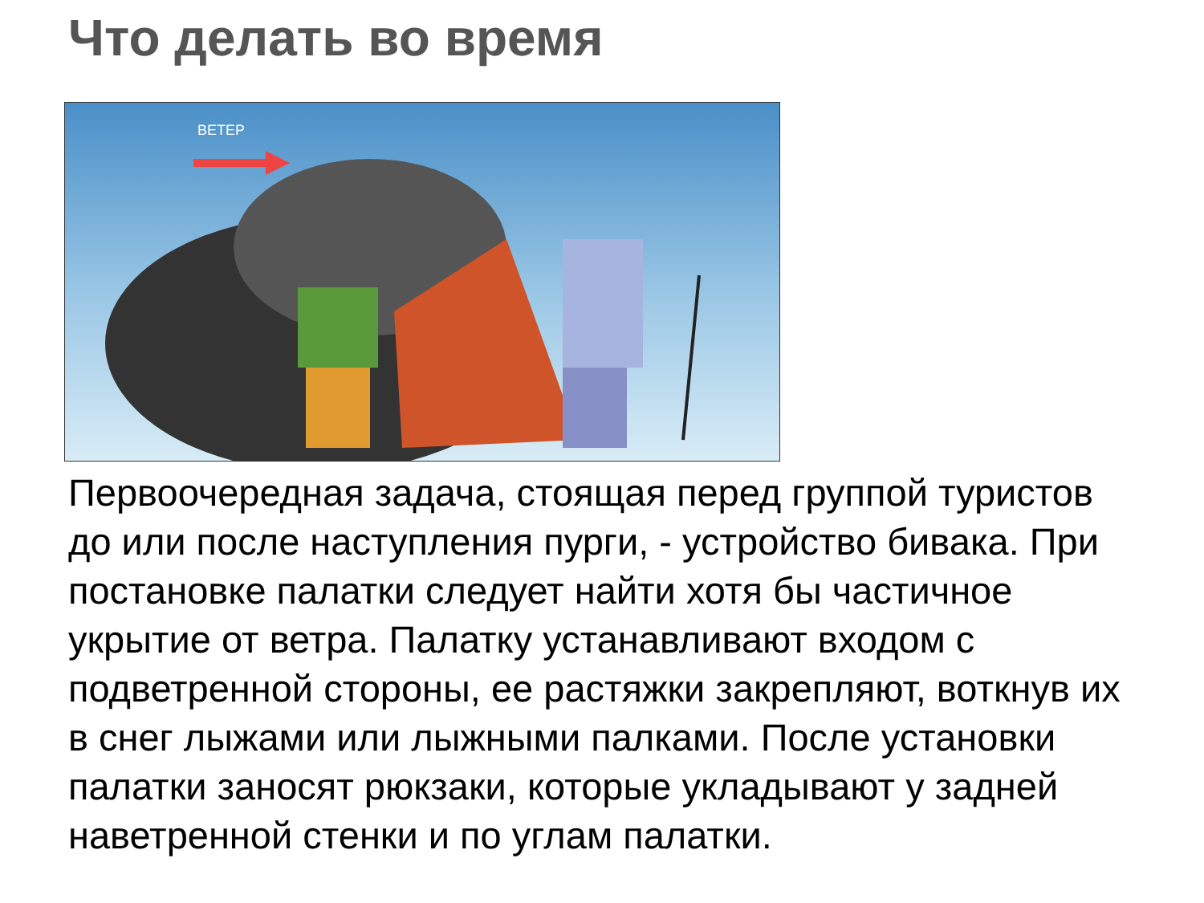Что делать во время
ВЕТЕР
Первоочередная задача, стоящая перед группой туристов до или после наступления пурги, - устройство бивака. При постановке палатки следует найти хотя бы частичное укрытие от ветра. Палатку устанавливают входом с подветренной стороны, ее растяжки закрепляют, воткнув их в снег лыжами или лыжными палками. После установки палатки заносят рюкзаки, которые укладывают у задней наветренной стенки и по углам палатки.